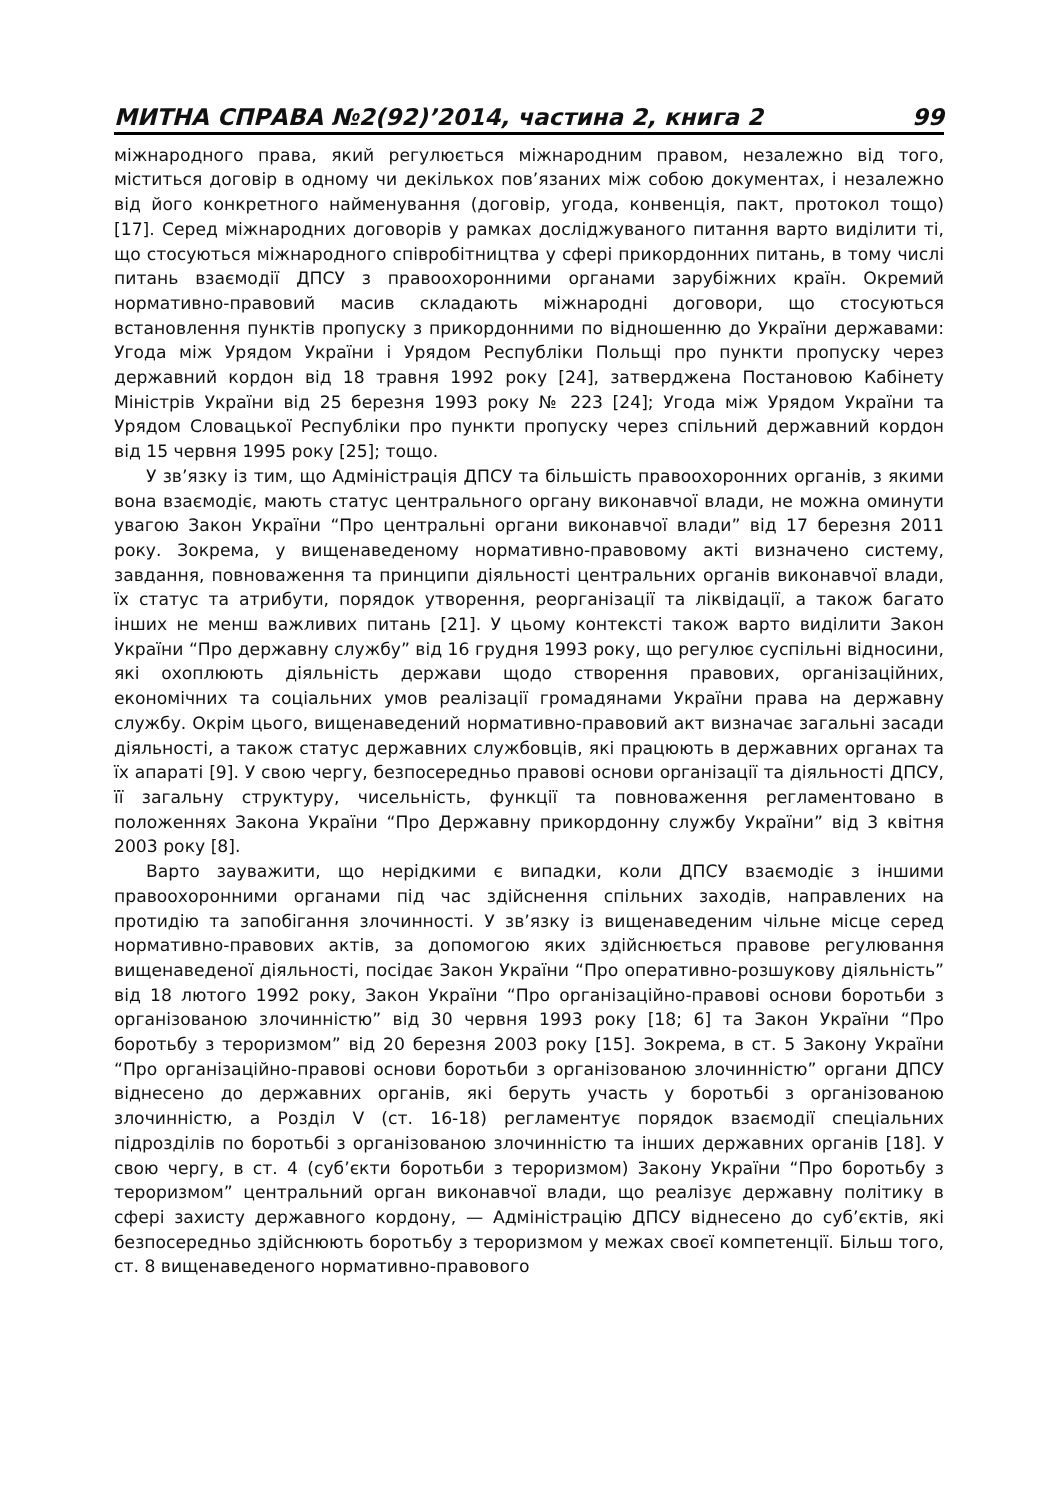МИТНА СПРАВА №2(92)’2014, частина 2, книга 2 99
міжнародного права, який регулюється міжнародним правом, незалежно від того, міститься договір в одному чи декількох пов’язаних між собою документах, і незалежно від його конкретного найменування (договір, угода, конвенція, пакт, протокол тощо) [17]. Серед міжнародних договорів у рамках досліджуваного питання варто виділити ті, що стосуються міжнародного співробітництва у сфері прикордонних питань, в тому числі питань взаємодії ДПСУ з правоохоронними органами зарубіжних країн. Окремий нормативно-правовий масив складають міжнародні договори, що стосуються встановлення пунктів пропуску з прикордонними по відношенню до України державами: Угода між Урядом України і Урядом Республіки Польщі про пункти пропуску через державний кордон від 18 травня 1992 року [24], затверджена Постановою Кабінету Міністрів України від 25 березня 1993 року № 223 [24]; Угода між Урядом України та Урядом Словацької Республіки про пункти пропуску через спільний державний кордон від 15 червня 1995 року [25]; тощо.
У зв’язку із тим, що Адміністрація ДПСУ та більшість правоохоронних органів, з якими вона взаємодіє, мають статус центрального органу виконавчої влади, не можна оминути увагою Закон України “Про центральні органи виконавчої влади” від 17 березня 2011 року. Зокрема, у вищенаведеному нормативно-правовому акті визначено систему, завдання, повноваження та принципи діяльності центральних органів виконавчої влади, їх статус та атрибути, порядок утворення, реорганізації та ліквідації, а також багато інших не менш важливих питань [21]. У цьому контексті також варто виділити Закон України “Про державну службу” від 16 грудня 1993 року, що регулює суспільні відносини, які охоплюють діяльність держави щодо створення правових, організаційних, економічних та соціальних умов реалізації громадянами України права на державну службу. Окрім цього, вищенаведений нормативно-правовий акт визначає загальні засади діяльності, а також статус державних службовців, які працюють в державних органах та їх апараті [9]. У свою чергу, безпосередньо правові основи організації та діяльності ДПСУ, її загальну структуру, чисельність, функції та повноваження регламентовано в положеннях Закона України “Про Державну прикордонну службу України” від 3 квітня 2003 року [8].
Варто зауважити, що нерідкими є випадки, коли ДПСУ взаємодіє з іншими правоохоронними органами під час здійснення спільних заходів, направлених на протидію та запобігання злочинності. У зв’язку із вищенаведеним чільне місце серед нормативно-правових актів, за допомогою яких здійснюється правове регулювання вищенаведеної діяльності, посідає Закон України “Про оперативно-розшукову діяльність” від 18 лютого 1992 року, Закон України “Про організаційно-правові основи боротьби з організованою злочинністю” від 30 червня 1993 року [18; 6] та Закон України “Про боротьбу з тероризмом” від 20 березня 2003 року [15]. Зокрема, в ст. 5 Закону України “Про організаційно-правові основи боротьби з організованою злочинністю” органи ДПСУ віднесено до державних органів, які беруть участь у боротьбі з організованою злочинністю, а Розділ V (ст. 16-18) регламентує порядок взаємодії спеціальних підрозділів по боротьбі з організованою злочинністю та інших державних органів [18]. У свою чергу, в ст. 4 (суб’єкти боротьби з тероризмом) Закону України “Про боротьбу з тероризмом” центральний орган виконавчої влади, що реалізує державну політику в сфері захисту державного кордону, — Адміністрацію ДПСУ віднесено до суб’єктів, які безпосередньо здійснюють боротьбу з тероризмом у межах своєї компетенції. Більш того, ст. 8 вищенаведеного нормативно-правового